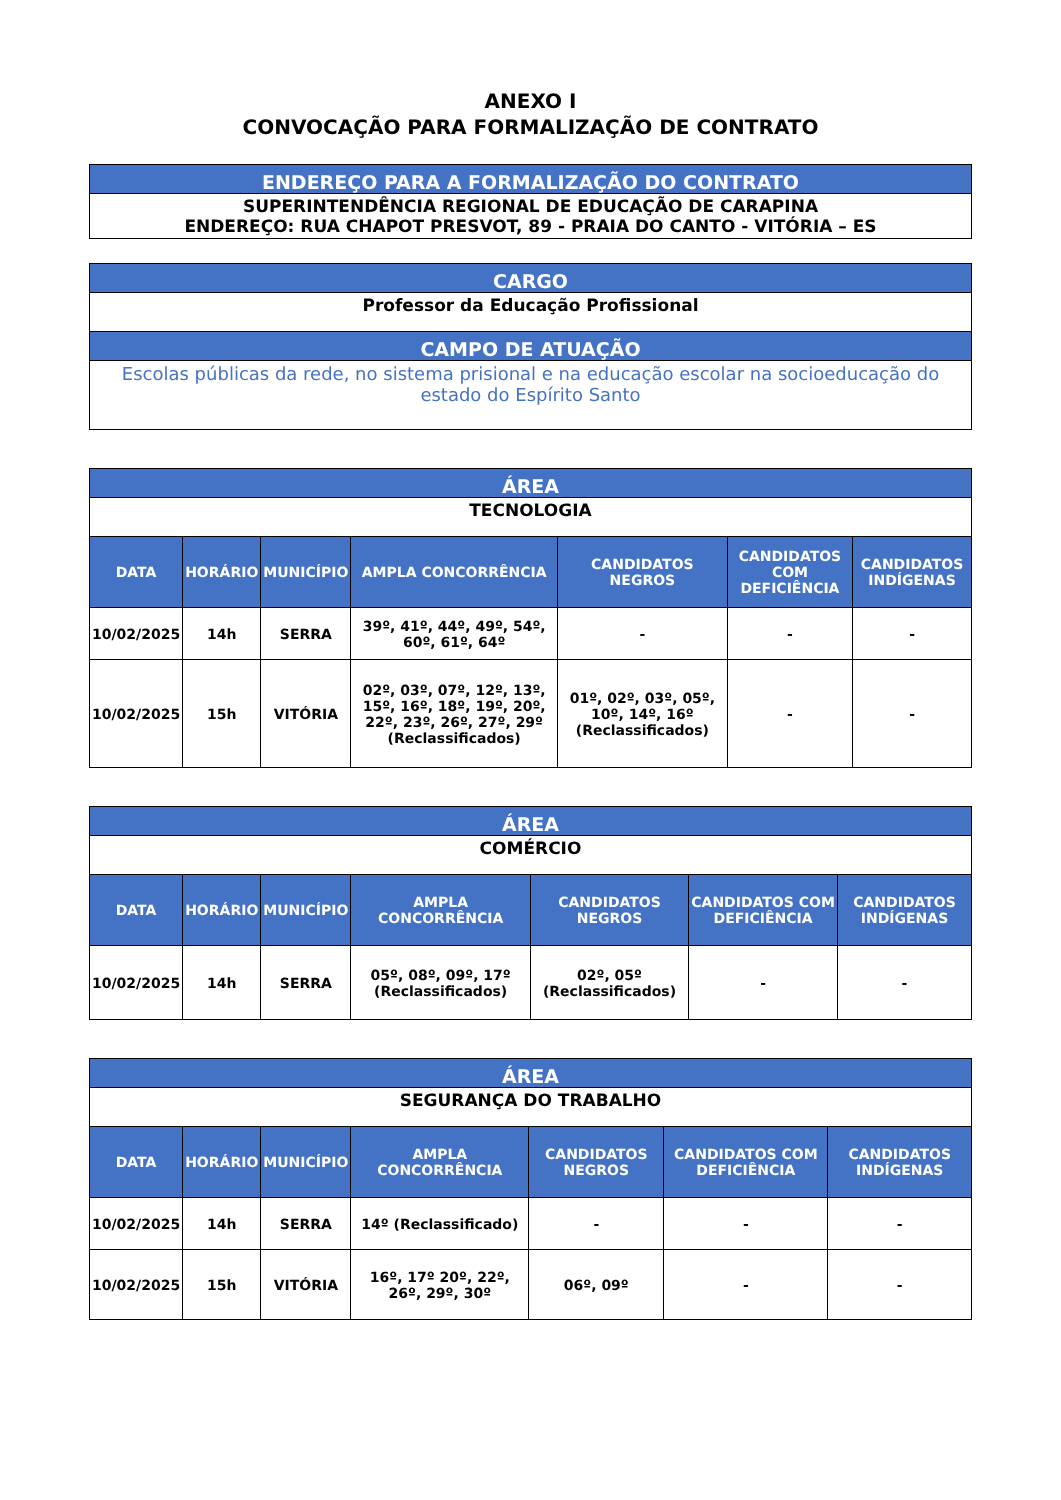ANEXO I
CONVOCAÇÃO PARA FORMALIZAÇÃO DE CONTRATO
| ENDEREÇO PARA A FORMALIZAÇÃO DO CONTRATO |
| SUPERINTENDÊNCIA REGIONAL DE EDUCAÇÃO DE CARAPINA ENDEREÇO: RUA CHAPOT PRESVOT, 89 - PRAIA DO CANTO - VITÓRIA – ES |
| CARGO |
| Professor da Educação Profissional |
| CAMPO DE ATUAÇÃO |
| Escolas públicas da rede, no sistema prisional e na educação escolar na socioeducação do estado do Espírito Santo |
| ÁREA | | | | | | |
| TECNOLOGIA | | | | | | |
| DATA | HORÁRIO | MUNICÍPIO | AMPLA CONCORRÊNCIA | CANDIDATOS NEGROS | CANDIDATOS COM DEFICIÊNCIA | CANDIDATOS INDÍGENAS |
| 10/02/2025 | 14h | SERRA | 39º, 41º, 44º, 49º, 54º, 60º, 61º, 64º | - | - | - |
| 10/02/2025 | 15h | VITÓRIA | 02º, 03º, 07º, 12º, 13º, 15º, 16º, 18º, 19º, 20º, 22º, 23º, 26º, 27º, 29º (Reclassificados) | 01º, 02º, 03º, 05º, 10º, 14º, 16º (Reclassificados) | - | - |
| ÁREA | | | | | | |
| COMÉRCIO | | | | | | |
| DATA | HORÁRIO | MUNICÍPIO | AMPLA CONCORRÊNCIA | CANDIDATOS NEGROS | CANDIDATOS COM DEFICIÊNCIA | CANDIDATOS INDÍGENAS |
| 10/02/2025 | 14h | SERRA | 05º, 08º, 09º, 17º (Reclassificados) | 02º, 05º (Reclassificados) | - | - |
| ÁREA | | | | | | |
| SEGURANÇA DO TRABALHO | | | | | | |
| DATA | HORÁRIO | MUNICÍPIO | AMPLA CONCORRÊNCIA | CANDIDATOS NEGROS | CANDIDATOS COM DEFICIÊNCIA | CANDIDATOS INDÍGENAS |
| 10/02/2025 | 14h | SERRA | 14º (Reclassificado) | - | - | - |
| 10/02/2025 | 15h | VITÓRIA | 16º, 17º 20º, 22º, 26º, 29º, 30º | 06º, 09º | - | - |